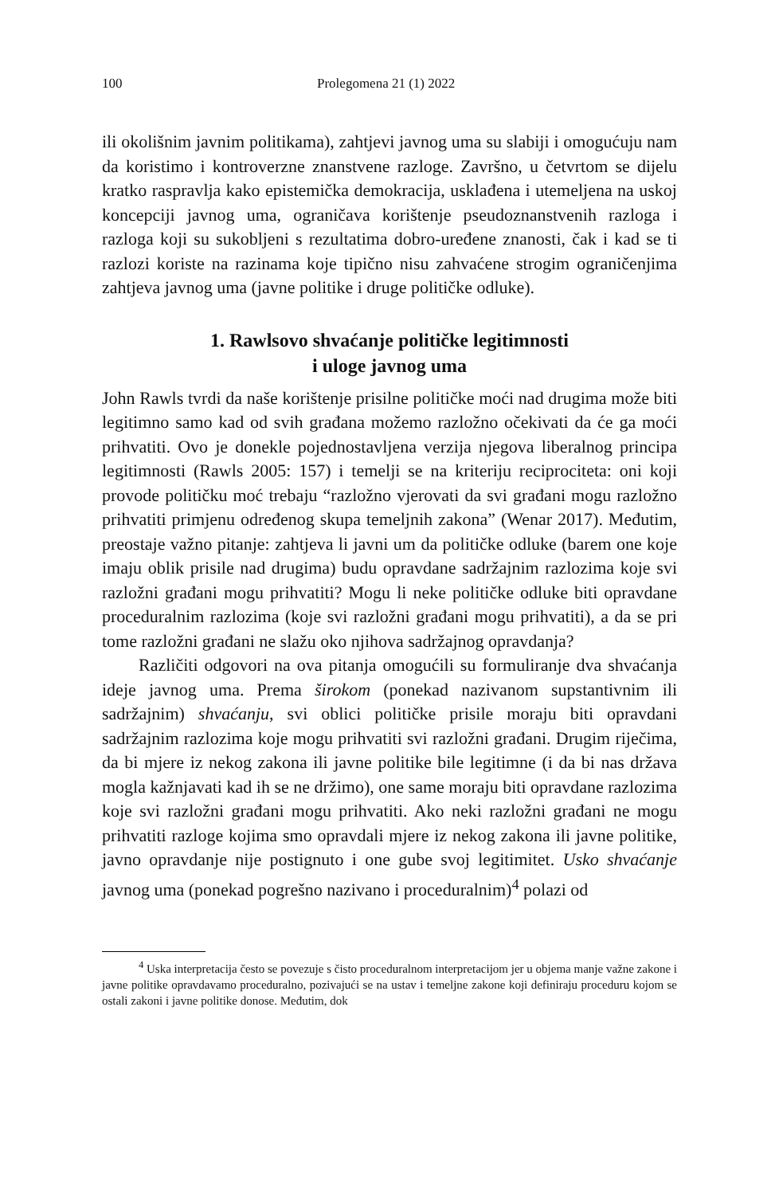100 Prolegomena 21 (1) 2022
ili okolišnim javnim politikama), zahtjevi javnog uma su slabiji i omogućuju nam da koristimo i kontroverzne znanstvene razloge. Završno, u četvrtom se dijelu kratko raspravlja kako epistemička demokracija, usklađena i utemeljena na uskoj koncepciji javnog uma, ograničava korištenje pseudoznanstvenih razloga i razloga koji su sukobljeni s rezultatima dobro-uređene znanosti, čak i kad se ti razlozi koriste na razinama koje tipično nisu zahvaćene strogim ograničenjima zahtjeva javnog uma (javne politike i druge političke odluke).
1. Rawlsovo shvaćanje političke legitimnosti
i uloge javnog uma
John Rawls tvrdi da naše korištenje prisilne političke moći nad drugima može biti legitimno samo kad od svih građana možemo razložno očekivati da će ga moći prihvatiti. Ovo je donekle pojednostavljena verzija njegova liberalnog principa legitimnosti (Rawls 2005: 157) i temelji se na kriteriju reciprociteta: oni koji provode političku moć trebaju “razložno vjerovati da svi građani mogu razložno prihvatiti primjenu određenog skupa temeljnih zakona” (Wenar 2017). Međutim, preostaje važno pitanje: zahtjeva li javni um da političke odluke (barem one koje imaju oblik prisile nad drugima) budu opravdane sadržajnim razlozima koje svi razložni građani mogu prihvatiti? Mogu li neke političke odluke biti opravdane proceduralnim razlozima (koje svi razložni građani mogu prihvatiti), a da se pri tome razložni građani ne slažu oko njihova sadržajnog opravdanja?
Različiti odgovori na ova pitanja omogućili su formuliranje dva shvaćanja ideje javnog uma. Prema širokom (ponekad nazivanom supstantivnim ili sadržajnim) shvaćanju, svi oblici političke prisile moraju biti opravdani sadržajnim razlozima koje mogu prihvatiti svi razložni građani. Drugim riječima, da bi mjere iz nekog zakona ili javne politike bile legitimne (i da bi nas država mogla kažnjavati kad ih se ne držimo), one same moraju biti opravdane razlozima koje svi razložni građani mogu prihvatiti. Ako neki razložni građani ne mogu prihvatiti razloge kojima smo opravdali mjere iz nekog zakona ili javne politike, javno opravdanje nije postignuto i one gube svoj legitimitet. Usko shvaćanje javnog uma (ponekad pogrešno nazivano i proceduralnim)<sup>4</sup> polazi od
<sup>4</sup> Uska interpretacija često se povezuje s čisto proceduralnom interpretacijom jer u objema manje važne zakone i javne politike opravdavamo proceduralno, pozivajući se na ustav i temeljne zakone koji definiraju proceduru kojom se ostali zakoni i javne politike donose. Međutim, dok